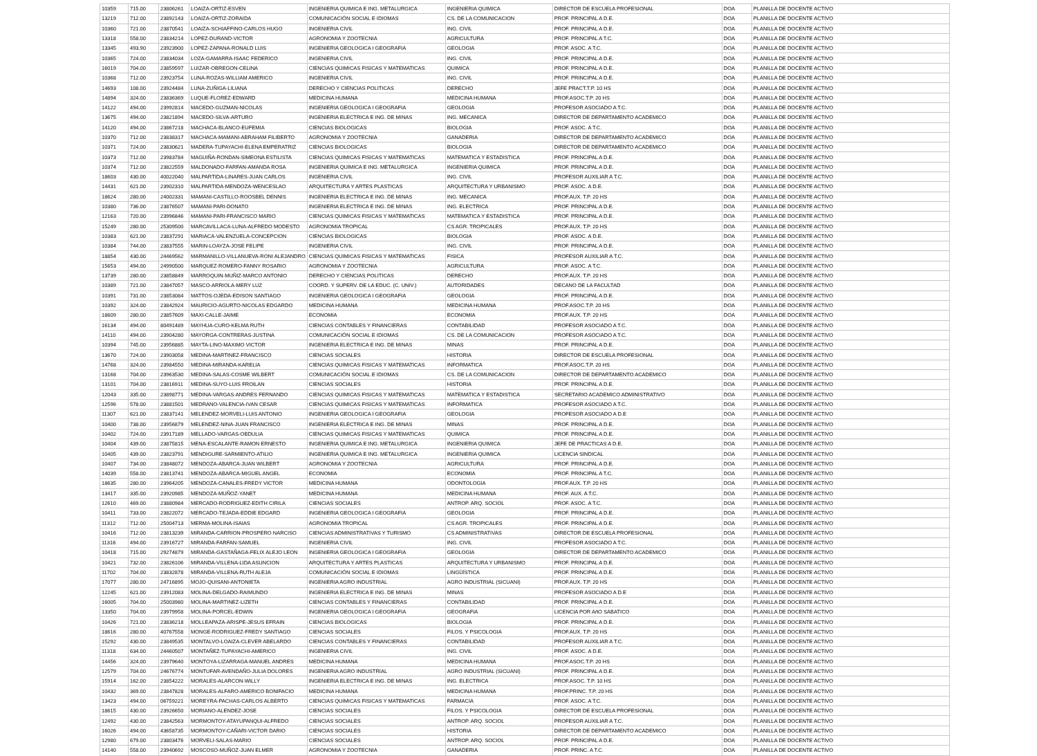| 10359 | 715.00 | 23806261 | LOAIZA-ORTIZ-ESVEN | INGENIERIA QUIMICA E ING. METALURGICA | INGENIERIA QUIMICA | DIRECTOR DE ESCUELA PROFESIONAL | DOA | PLANILLA DE DOCENTE ACTIVO |
| 13219 | 712.00 | 23892143 | LOAIZA-ORTIZ-ZORAIDA | COMUNICACIÓN SOCIAL E IDIOMAS | CS. DE LA COMUNICACION | PROF. PRINCIPAL A D.E. | DOA | PLANILLA DE DOCENTE ACTIVO |
| 10360 | 721.00 | 23870541 | LOAIZA-SCHIAFFINO-CARLOS HUGO | INGENIERIA CIVIL | ING. CIVIL | PROF. PRINCIPAL A D.E. | DOA | PLANILLA DE DOCENTE ACTIVO |
| 13318 | 558.00 | 23834214 | LOPEZ-DURAND-VICTOR | AGRONOMIA Y ZOOTECNIA | AGRICULTURA | PROF. PRINCIPAL A T.C. | DOA | PLANILLA DE DOCENTE ACTIVO |
| 13345 | 493.90 | 23923900 | LOPEZ-ZAPANA-RONALD LUIS | INGENIERIA GEOLOGICA I GEOGRAFIA | GEOLOGIA | PROF. ASOC. A T.C. | DOA | PLANILLA DE DOCENTE ACTIVO |
| 10365 | 724.00 | 23834034 | LOZA-GAMARRA-ISAAC FEDERICO | INGENIERIA CIVIL | ING. CIVIL | PROF. PRINCIPAL A D.E. | DOA | PLANILLA DE DOCENTE ACTIVO |
| 16019 | 704.00 | 23859597 | LUIZAR-OBREGON-CELINA | CIENCIAS QUIMICAS FISICAS Y MATEMATICAS | QUIMICA | PROF. PRINCIPAL A D.E. | DOA | PLANILLA DE DOCENTE ACTIVO |
| 10368 | 712.00 | 23923754 | LUNA-ROZAS-WILLIAM AMERICO | INGENIERIA CIVIL | ING. CIVIL | PROF. PRINCIPAL A D.E. | DOA | PLANILLA DE DOCENTE ACTIVO |
| 14693 | 108.00 | 23924484 | LUNA-ZUÑIGA-LILIANA | DERECHO Y CIENCIAS POLITICAS | DERECHO | JEFE PRACT.T.P. 10 HS | DOA | PLANILLA DE DOCENTE ACTIVO |
| 14894 | 324.00 | 23836369 | LUQUE-FLOREZ-EDWARD | MEDICINA HUMANA | MEDICINA HUMANA | PROF.ASOC.T.P. 20 HS | DOA | PLANILLA DE DOCENTE ACTIVO |
| 14122 | 494.00 | 23992814 | MACEDO-GUZMAN-NICOLAS | INGENIERIA GEOLOGICA I GEOGRAFIA | GEOLOGIA | PROFESOR ASOCIADO A T.C. | DOA | PLANILLA DE DOCENTE ACTIVO |
| 13675 | 494.00 | 23821894 | MACEDO-SILVA-ARTURO | INGENIERIA ELECTRICA E ING. DE MINAS | ING. MECANICA | DIRECTOR DE DEPARTAMENTO ACADEMICO | DOA | PLANILLA DE DOCENTE ACTIVO |
| 14120 | 494.00 | 23867218 | MACHACA-BLANCO-EUFEMIA | CIENCIAS BIOLOGICAS | BIOLOGIA | PROF. ASOC. A T.C. | DOA | PLANILLA DE DOCENTE ACTIVO |
| 10370 | 712.00 | 23838317 | MACHACA-MAMANI-ABRAHAM FILIBERTO | AGRONOMIA Y ZOOTECNIA | GANADERIA | DIRECTOR DE DEPARTAMENTO ACADEMICO | DOA | PLANILLA DE DOCENTE ACTIVO |
| 10371 | 724.00 | 23830621 | MADERA-TUPAYACHI-ELENA EMPERATRIZ | CIENCIAS BIOLOGICAS | BIOLOGIA | DIRECTOR DE DEPARTAMENTO ACADEMICO | DOA | PLANILLA DE DOCENTE ACTIVO |
| 10373 | 712.00 | 23983784 | MAGUIÑA-RONDAN-SIMEONA ESTILISTA | CIENCIAS QUIMICAS FISICAS Y MATEMATICAS | MATEMATICA Y ESTADISTICA | PROF. PRINCIPAL A D.E. | DOA | PLANILLA DE DOCENTE ACTIVO |
| 10374 | 712.00 | 23822559 | MALDONADO-FARFAN-AMANDA ROSA | INGENIERIA QUIMICA E ING. METALURGICA | INGENIERIA QUIMICA | PROF. PRINCIPAL A D.E. | DOA | PLANILLA DE DOCENTE ACTIVO |
| 18603 | 430.00 | 40022040 | MALPARTIDA-LINARES-JUAN CARLOS | INGENIERIA CIVIL | ING. CIVIL | PROFESOR AUXILIAR A T.C. | DOA | PLANILLA DE DOCENTE ACTIVO |
| 14431 | 621.00 | 23902310 | MALPARTIDA-MENDOZA-WENCESLAO | ARQUITECTURA Y ARTES PLASTICAS | ARQUITECTURA Y URBANISMO | PROF. ASOC. A D.E. | DOA | PLANILLA DE DOCENTE ACTIVO |
| 18624 | 280.00 | 24002331 | MAMANI-CASTILLO-ROOSBEL DENNIS | INGENIERIA ELECTRICA E ING. DE MINAS | ING. MECANICA | PROF.AUX. T.P. 20 HS | DOA | PLANILLA DE DOCENTE ACTIVO |
| 10380 | 736.00 | 23876507 | MAMANI-PARI-DONATO | INGENIERIA ELECTRICA E ING. DE MINAS | ING. ELECTRICA | PROF. PRINCIPAL A D.E. | DOA | PLANILLA DE DOCENTE ACTIVO |
| 12163 | 720.00 | 23996846 | MAMANI-PARI-FRANCISCO MARIO | CIENCIAS QUIMICAS FISICAS Y MATEMATICAS | MATEMATICA Y ESTADISTICA | PROF. PRINCIPAL A D.E. | DOA | PLANILLA DE DOCENTE ACTIVO |
| 15249 | 280.00 | 25309500 | MARCAVILLACA-LUNA-ALFREDO MODESTO | AGRONOMIA TROPICAL | CS AGR. TROPICALES | PROF.AUX. T.P. 20 HS | DOA | PLANILLA DE DOCENTE ACTIVO |
| 10383 | 621.00 | 23837291 | MARIACA-VALENZUELA-CONCEPCION | CIENCIAS BIOLOGICAS | BIOLOGIA | PROF. ASOC. A D.E. | DOA | PLANILLA DE DOCENTE ACTIVO |
| 10384 | 744.00 | 23837555 | MARIN-LOAYZA-JOSE FELIPE | INGENIERIA CIVIL | ING. CIVIL | PROF. PRINCIPAL A D.E. | DOA | PLANILLA DE DOCENTE ACTIVO |
| 18854 | 430.00 | 24469562 | MARMANILLO-VILLANUEVA-RONI ALEJANDRO | CIENCIAS QUIMICAS FISICAS Y MATEMATICAS | FISICA | PROFESOR AUXILIAR A T.C. | DOA | PLANILLA DE DOCENTE ACTIVO |
| 15653 | 494.00 | 24990500 | MARQUEZ-ROMERO-FANNY ROSARIO | AGRONOMIA Y ZOOTECNIA | AGRICULTURA | PROF. ASOC. A T.C. | DOA | PLANILLA DE DOCENTE ACTIVO |
| 13739 | 280.00 | 23858849 | MARROQUIN-MUÑIZ-MARCO ANTONIO | DERECHO Y CIENCIAS POLITICAS | DERECHO | PROF.AUX. T.P. 20 HS | DOA | PLANILLA DE DOCENTE ACTIVO |
| 10389 | 721.00 | 23847057 | MASCO-ARRIOLA-MERY LUZ | COORD. Y SUPERV. DE LA EDUC. (C. UNIV.) | AUTORIDADES | DECANO DE LA FACULTAD | DOA | PLANILLA DE DOCENTE ACTIVO |
| 10391 | 731.00 | 23853084 | MATTOS-OJEDA-EDISON SANTIAGO | INGENIERIA GEOLOGICA I GEOGRAFIA | GEOLOGIA | PROF. PRINCIPAL A D.E. | DOA | PLANILLA DE DOCENTE ACTIVO |
| 10392 | 324.00 | 23842924 | MAURICIO-AGURTO-NICOLAS EDGARDO | MEDICINA HUMANA | MEDICINA HUMANA | PROF.ASOC.T.P. 20 HS | DOA | PLANILLA DE DOCENTE ACTIVO |
| 18609 | 280.00 | 23857609 | MAXI-CALLE-JAIME | ECONOMIA | ECONOMIA | PROF.AUX. T.P. 20 HS | DOA | PLANILLA DE DOCENTE ACTIVO |
| 16134 | 494.00 | 80491489 | MAYHUA-CURO-KELMA RUTH | CIENCIAS CONTABLES Y FINANCIERAS | CONTABILIDAD | PROFESOR ASOCIADO A T.C. | DOA | PLANILLA DE DOCENTE ACTIVO |
| 14110 | 494.00 | 23904280 | MAYORGA-CONTRERAS-JUSTINA | COMUNICACIÓN SOCIAL E IDIOMAS | CS. DE LA COMUNICACION | PROFESOR ASOCIADO A T.C. | DOA | PLANILLA DE DOCENTE ACTIVO |
| 10394 | 745.00 | 23956885 | MAYTA-LINO-MAXIMO VICTOR | INGENIERIA ELECTRICA E ING. DE MINAS | MINAS | PROF. PRINCIPAL A D.E. | DOA | PLANILLA DE DOCENTE ACTIVO |
| 13670 | 724.00 | 23903058 | MEDINA-MARTINEZ-FRANCISCO | CIENCIAS SOCIALES | HISTORIA | DIRECTOR DE ESCUELA PROFESIONAL | DOA | PLANILLA DE DOCENTE ACTIVO |
| 14768 | 324.00 | 23984550 | MEDINA-MIRANDA-KARELIA | CIENCIAS QUIMICAS FISICAS Y MATEMATICAS | INFORMATICA | PROF.ASOC.T.P. 20 HS | DOA | PLANILLA DE DOCENTE ACTIVO |
| 13168 | 704.00 | 23963530 | MEDINA-SALAS-COSME WILBERT | COMUNICACIÓN SOCIAL E IDIOMAS | CS. DE LA COMUNICACION | DIRECTOR DE DEPARTAMENTO ACADEMICO | DOA | PLANILLA DE DOCENTE ACTIVO |
| 13101 | 704.00 | 23816911 | MEDINA-SUYO-LUIS FROILAN | CIENCIAS SOCIALES | HISTORIA | PROF. PRINCIPAL A D.E. | DOA | PLANILLA DE DOCENTE ACTIVO |
| 12043 | 335.00 | 23898771 | MEDINA-VARGAS-ANDRES FERNANDO | CIENCIAS QUIMICAS FISICAS Y MATEMATICAS | MATEMATICA Y ESTADISTICA | SECRETARIO ACADEMICO ADMINISTRATIVO | DOA | PLANILLA DE DOCENTE ACTIVO |
| 12596 | 578.00 | 23881501 | MEDRANO-VALENCIA-IVAN CESAR | CIENCIAS QUIMICAS FISICAS Y MATEMATICAS | INFORMATICA | PROFESOR ASOCIADO A T.C. | DOA | PLANILLA DE DOCENTE ACTIVO |
| 11307 | 621.00 | 23837141 | MELENDEZ-MORVELI-LUIS ANTONIO | INGENIERIA GEOLOGICA I GEOGRAFIA | GEOLOGIA | PROFESOR ASOCIADO A D.E | DOA | PLANILLA DE DOCENTE ACTIVO |
| 10400 | 738.00 | 23956879 | MELENDEZ-NINA-JUAN FRANCISCO | INGENIERIA ELECTRICA E ING. DE MINAS | MINAS | PROF. PRINCIPAL A D.E. | DOA | PLANILLA DE DOCENTE ACTIVO |
| 10402 | 724.00 | 23917189 | MELLADO-VARGAS-OBDULIA | CIENCIAS QUIMICAS FISICAS Y MATEMATICAS | QUIMICA | PROF. PRINCIPAL A D.E. | DOA | PLANILLA DE DOCENTE ACTIVO |
| 10404 | 439.00 | 23875815 | MENA-ESCALANTE-RAMON ERNESTO | INGENIERIA QUIMICA E ING. METALURGICA | INGENIERIA QUIMICA | JEFE DE PRACTICAS A D.E. | DOA | PLANILLA DE DOCENTE ACTIVO |
| 10405 | 439.00 | 23823791 | MENDIGURE-SARMIENTO-ATILIO | INGENIERIA QUIMICA E ING. METALURGICA | INGENIERIA QUIMICA | LICENCIA SINDICAL | DOA | PLANILLA DE DOCENTE ACTIVO |
| 10407 | 734.00 | 23848072 | MENDOZA-ABARCA-JUAN WILBERT | AGRONOMIA Y ZOOTECNIA | AGRICULTURA | PROF. PRINCIPAL A D.E. | DOA | PLANILLA DE DOCENTE ACTIVO |
| 14039 | 558.00 | 23813741 | MENDOZA-ABARCA-MIGUEL ANGEL | ECONOMIA | ECONOMIA | PROF. PRINCIPAL A T.C. | DOA | PLANILLA DE DOCENTE ACTIVO |
| 18635 | 280.00 | 23964205 | MENDOZA-CANALES-FREDY VICTOR | MEDICINA HUMANA | ODONTOLOGIA | PROF.AUX. T.P. 20 HS | DOA | PLANILLA DE DOCENTE ACTIVO |
| 13417 | 335.00 | 23920985 | MENDOZA-MUÑOZ-YANET | MEDICINA HUMANA | MEDICINA HUMANA | PROF. AUX. A T.C. | DOA | PLANILLA DE DOCENTE ACTIVO |
| 12610 | 469.00 | 23880984 | MERCADO-RODRIGUEZ-EDITH CIRILA | CIENCIAS SOCIALES | ANTROP. ARQ. SOCIOL | PROF. ASOC. A T.C. | DOA | PLANILLA DE DOCENTE ACTIVO |
| 10411 | 733.00 | 23822072 | MERCADO-TEJADA-EDDIE EDGARD | INGENIERIA GEOLOGICA I GEOGRAFIA | GEOLOGIA | PROF. PRINCIPAL A D.E. | DOA | PLANILLA DE DOCENTE ACTIVO |
| 11312 | 712.00 | 25004713 | MERMA-MOLINA-ISAIAS | AGRONOMIA TROPICAL | CS AGR. TROPICALES | PROF. PRINCIPAL A D.E. | DOA | PLANILLA DE DOCENTE ACTIVO |
| 10416 | 712.00 | 23813239 | MIRANDA-CARRION-PROSPERO NARCISO | CIENCIAS ADMINISTRATIVAS Y TURISMO | CS ADMINISTRATIVAS | DIRECTOR DE ESCUELA PROFESIONAL | DOA | PLANILLA DE DOCENTE ACTIVO |
| 11316 | 494.00 | 23916727 | MIRANDA-FARFAN-SAMUEL | INGENIERIA CIVIL | ING. CIVIL | PROFESOR ASOCIADO A T.C. | DOA | PLANILLA DE DOCENTE ACTIVO |
| 10418 | 715.00 | 29274879 | MIRANDA-GASTAÑAGA-FELIX ALEJO LEON | INGENIERIA GEOLOGICA I GEOGRAFIA | GEOLOGIA | DIRECTOR DE DEPARTAMENTO ACADEMICO | DOA | PLANILLA DE DOCENTE ACTIVO |
| 10421 | 732.00 | 23826106 | MIRANDA-VILLENA-LIDA ASUNCION | ARQUITECTURA Y ARTES PLASTICAS | ARQUITECTURA Y URBANISMO | PROF. PRINCIPAL A D.E. | DOA | PLANILLA DE DOCENTE ACTIVO |
| 11702 | 704.00 | 23832878 | MIRANDA-VILLENA-RUTH ALEJA | COMUNICACIÓN SOCIAL E IDIOMAS | LINGÜÍSTICA | PROF. PRINCIPAL A D.E. | DOA | PLANILLA DE DOCENTE ACTIVO |
| 17077 | 280.00 | 24716895 | MOJO-QUISANI-ANTONIETA | INGENIERIA AGRO INDUSTRIAL | AGRO INDUSTRIAL (SICUANI) | PROF.AUX. T.P. 20 HS | DOA | PLANILLA DE DOCENTE ACTIVO |
| 12245 | 621.00 | 23912083 | MOLINA-DELGADO-RAIMUNDO | INGENIERIA ELECTRICA E ING. DE MINAS | MINAS | PROFESOR ASOCIADO A D.E | DOA | PLANILLA DE DOCENTE ACTIVO |
| 16005 | 704.00 | 25003980 | MOLINA-MARTINEZ-LIZETH | CIENCIAS CONTABLES Y FINANCIERAS | CONTABILIDAD | PROF. PRINCIPAL A D.E. | DOA | PLANILLA DE DOCENTE ACTIVO |
| 13350 | 704.00 | 23979958 | MOLINA-PORCEL-EDWIN | INGENIERIA GEOLOGICA I GEOGRAFIA | GEOGRAFIA | LICENCIA POR AñO SABATICO | DOA | PLANILLA DE DOCENTE ACTIVO |
| 10426 | 721.00 | 23836218 | MOLLEAPAZA-ARISPE-JESUS EFRAIN | CIENCIAS BIOLOGICAS | BIOLOGIA | PROF. PRINCIPAL A D.E. | DOA | PLANILLA DE DOCENTE ACTIVO |
| 18616 | 280.00 | 40767558 | MONGE-RODRIGUEZ-FREDY SANTIAGO | CIENCIAS SOCIALES | FILOS. Y PSICOLOGIA | PROF.AUX. T.P. 20 HS | DOA | PLANILLA DE DOCENTE ACTIVO |
| 15292 | 430.00 | 23849535 | MONTALVO-LOAIZA-CLEVER ABELARDO | CIENCIAS CONTABLES Y FINANCIERAS | CONTABILIDAD | PROFESOR AUXILIAR A T.C. | DOA | PLANILLA DE DOCENTE ACTIVO |
| 11318 | 634.00 | 24460507 | MONTAÑEZ-TUPAYACHI-AMERICO | INGENIERIA CIVIL | ING. CIVIL | PROF. ASOC. A D.E. | DOA | PLANILLA DE DOCENTE ACTIVO |
| 14456 | 324.00 | 23979640 | MONTOYA-LIZARRAGA-MANUEL ANDRES | MEDICINA HUMANA | MEDICINA HUMANA | PROF.ASOC.T.P. 20 HS | DOA | PLANILLA DE DOCENTE ACTIVO |
| 12579 | 704.00 | 24676774 | MONTUFAR-AVENDAÑO-JULIA DOLORES | INGENIERIA AGRO INDUSTRIAL | AGRO INDUSTRIAL (SICUANI) | PROF. PRINCIPAL A D.E. | DOA | PLANILLA DE DOCENTE ACTIVO |
| 15914 | 162.00 | 23854222 | MORALES-ALARCON-WILLY | INGENIERIA ELECTRICA E ING. DE MINAS | ING. ELECTRICA | PROF.ASOC. T.P. 10 HS | DOA | PLANILLA DE DOCENTE ACTIVO |
| 10432 | 369.00 | 23847828 | MORALES-ALFARO-AMERICO BONIFACIO | MEDICINA HUMANA | MEDICINA HUMANA | PROF.PRINC. T.P. 20 HS | DOA | PLANILLA DE DOCENTE ACTIVO |
| 13423 | 494.00 | 06759221 | MOREYRA-PACHAS-CARLOS ALBERTO | CIENCIAS QUIMICAS FISICAS Y MATEMATICAS | FARMACIA | PROF. ASOC. A T.C. | DOA | PLANILLA DE DOCENTE ACTIVO |
| 18615 | 430.00 | 23926650 | MORIANO-ALENDEZ-JOSE | CIENCIAS SOCIALES | FILOS. Y PSICOLOGIA | DIRECTOR DE ESCUELA PROFESIONAL | DOA | PLANILLA DE DOCENTE ACTIVO |
| 12492 | 430.00 | 23842563 | MORMONTOY-ATAYUPANQUI-ALFREDO | CIENCIAS SOCIALES | ANTROP. ARQ. SOCIOL | PROFESOR AUXILIAR A T.C. | DOA | PLANILLA DE DOCENTE ACTIVO |
| 16026 | 494.00 | 43658735 | MORMONTOY-CAÑARI-VICTOR DARIO | CIENCIAS SOCIALES | HISTORIA | DIRECTOR DE DEPARTAMENTO ACADEMICO | DOA | PLANILLA DE DOCENTE ACTIVO |
| 12980 | 679.00 | 23803476 | MORVELI-SALAS-MARIO | CIENCIAS SOCIALES | ANTROP. ARQ. SOCIOL | PROF. PRINCIPAL A D.E. | DOA | PLANILLA DE DOCENTE ACTIVO |
| 14140 | 558.00 | 23940692 | MOSCOSO-MUÑOZ-JUAN ELMER | AGRONOMIA Y ZOOTECNIA | GANADERIA | PROF. PRINC. A T.C. | DOA | PLANILLA DE DOCENTE ACTIVO |